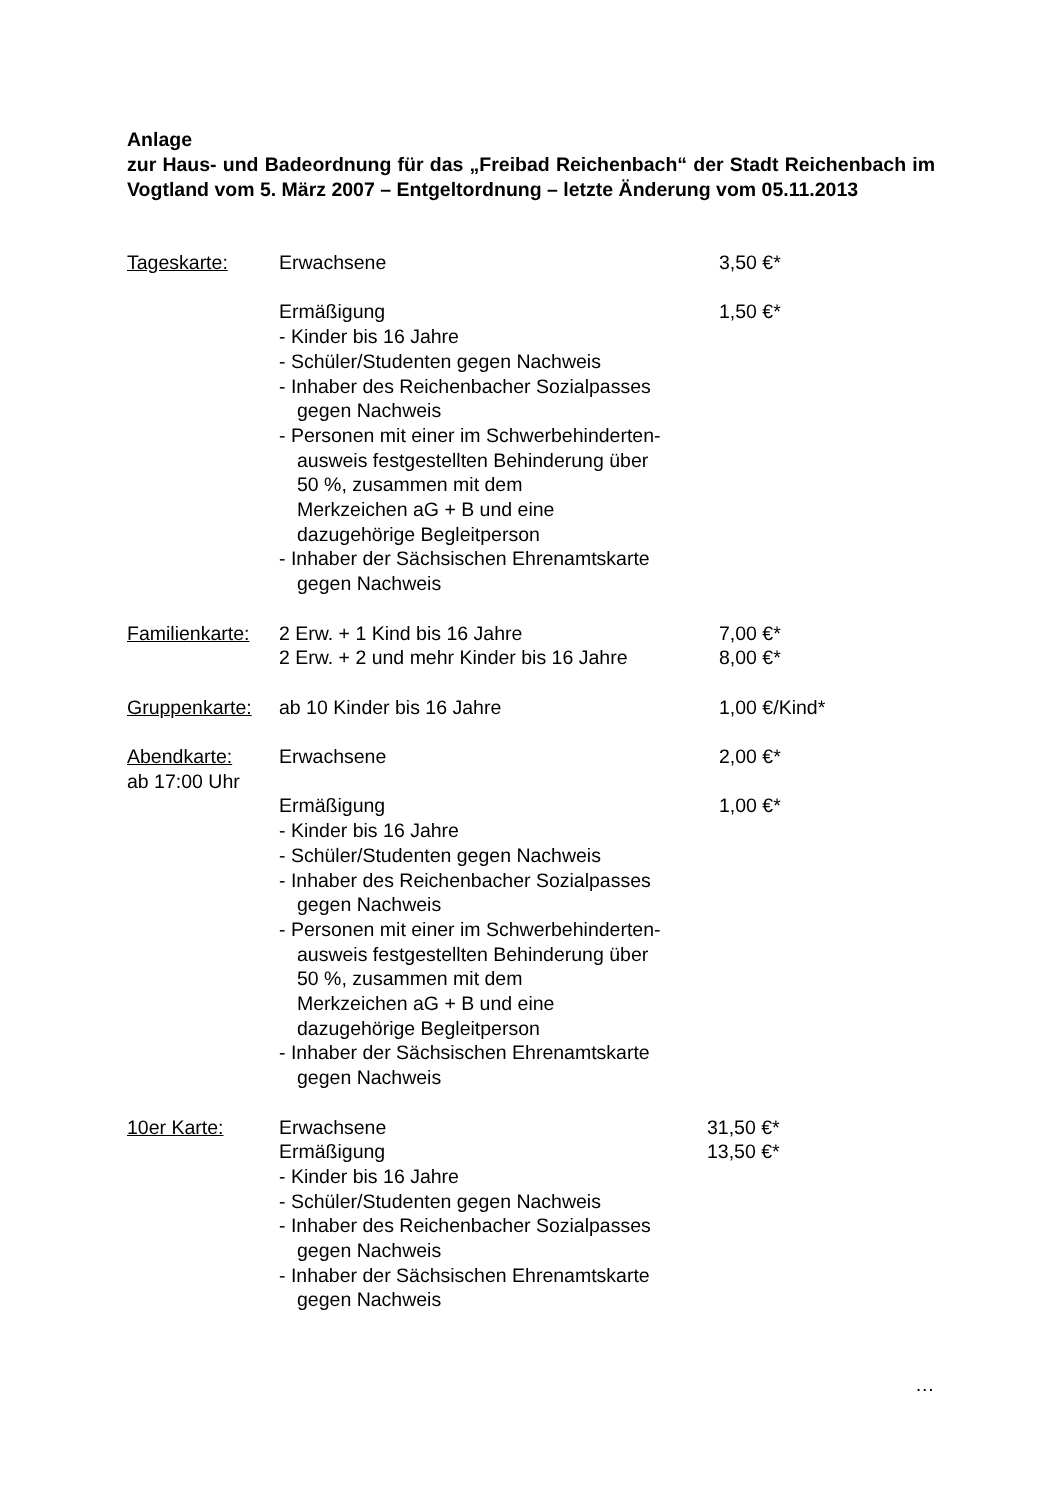Anlage
zur Haus- und Badeordnung für das „Freibad Reichenbach“ der Stadt Reichenbach im Vogtland vom 5. März 2007 – Entgeltordnung – letzte Änderung vom 05.11.2013
Tageskarte: Erwachsene 3,50 €*
Ermäßigung
- Kinder bis 16 Jahre
- Schüler/Studenten gegen Nachweis
- Inhaber des Reichenbacher Sozialpasses
gegen Nachweis
- Personen mit einer im Schwerbehinderten-
ausweis festgestellten Behinderung über
50 %, zusammen mit dem
Merkzeichen aG + B und eine
dazugehörige Begleitperson
- Inhaber der Sächsischen Ehrenamtskarte
gegen Nachweis
1,50 €*
Familienkarte:
2 Erw. + 1 Kind bis 16 Jahre
2 Erw. + 2 und mehr Kinder bis 16 Jahre
7,00 €*
8,00 €*
Gruppenkarte:
ab 10 Kinder bis 16 Jahre 1,00 €/Kind*
Abendkarte:
ab 17:00 Uhr
Erwachsene 2,00 €*
Ermäßigung
- Kinder bis 16 Jahre
- Schüler/Studenten gegen Nachweis
- Inhaber des Reichenbacher Sozialpasses
gegen Nachweis
- Personen mit einer im Schwerbehinderten-
ausweis festgestellten Behinderung über
50 %, zusammen mit dem
Merkzeichen aG + B und eine
dazugehörige Begleitperson
- Inhaber der Sächsischen Ehrenamtskarte
gegen Nachweis
1,00 €*
10er Karte: Erwachsene
Ermäßigung
- Kinder bis 16 Jahre
- Schüler/Studenten gegen Nachweis
- Inhaber des Reichenbacher Sozialpasses
gegen Nachweis
- Inhaber der Sächsischen Ehrenamtskarte
gegen Nachweis
31,50 €*
13,50 €*
…